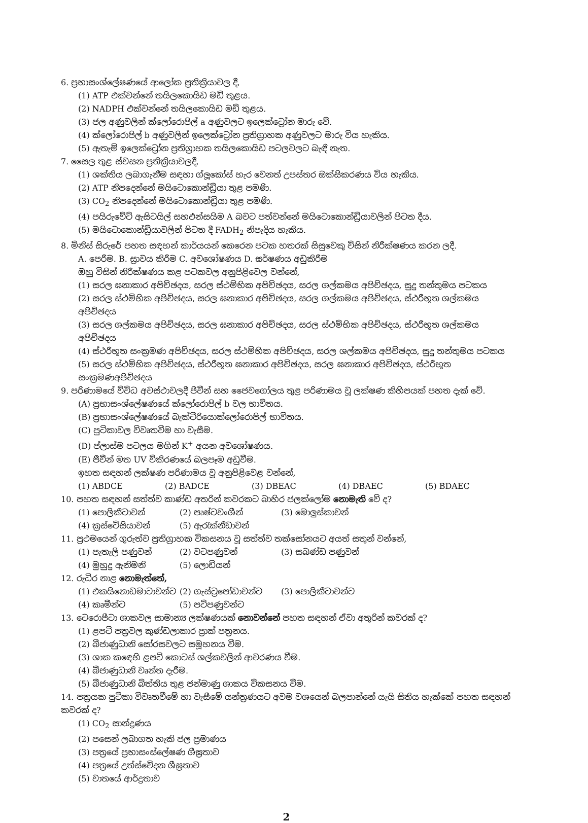6. ප්‍රභාසංශ්ලේෂණයේ ආලෝක ප්‍රතික්‍රියාවල දී,
(1) ATP එක්වන්නේ තයිලකොයිඩ මඩි තුළය.
(2) NADPH එක්වන්නේ තයිලකොයිඩ මඩි තුළය.
(3) ජල අණුවලින් ක්ලෝරොපිල් a අණුවලට ඉලෙක්ට්‍රෝන මාරු වේ.
(4) ක්ලෝරොපිල් b අණුවලින් ඉලෙක්ට්‍රෝන ප්‍රතිග්‍රාහක අණුවලට මාරු විය හැකිය.
(5) ඇතැම් ඉලෙක්ට්‍රෝන ප්‍රතිග්‍රාහක තයිලකොයිඩ පටලවලට බැඳී නැත.
7. සෛල තුළ ස්වසන ප්‍රතික්‍රියාවලදී,
(1) ශක්තිය ලබාගැනීම සඳහා ග්ලූකෝස් හැර වෙනත් උපස්තර ඔක්සිකරණය විය හැකිය.
(2) ATP නිපදෙන්නේ මයිටොකොන්ඩ්‍රියා තුළ පමණි.
(3) CO<sub>2</sub> නිපදෙන්නේ මයිටොකොන්ඩ්‍රියා තුළ පමණි.
(4) පයිරුවේට් ඇසිටයිල් සහඑන්සයිම A බවට පත්වන්නේ මයිටොකොන්ඩ්‍රියාවලින් පිටත දීය.
(5) මයිටොකොන්ඩ්‍රියාවලින් පිටත දී FADH<sub>2</sub> නිපැදිය හැකිය.
8. මිනිස් සිරුරේ පහත සඳහන් කාර්යයන් කෙරෙන පටක හතරක් සිසුවෙකු විසින් නිරීක්ෂණය කරන ලදී.
A. පෙරීම. B. ස්‍රාවය කිරීම C. අවශෝෂණය D. ඝර්ෂණය අඩුකිරීම
ඔහු විසින් නිරීක්ෂණය කළ පටකවල අනුපිළිවෙල වන්නේ,
(1) සරල ඝනාකාර අපිච්ඡදය, සරල ස්ථම්භික අපිච්ඡදය, සරල ශල්කමය අපිච්ඡදය, සුදු තන්තුමය පටකය
(2) සරල ස්ථම්භික අපිච්ඡදය, සරල ඝනාකාර අපිච්ඡදය, සරල ශල්කමය අපිච්ඡදය, ස්ථරීභූත ශල්කමය අපිච්ඡදය
(3) සරල ශල්කමය අපිච්ඡදය, සරල ඝනාකාර අපිච්ඡදය, සරල ස්ථම්භික අපිච්ඡදය, ස්ථරීභූත ශල්කමය අපිච්ඡදය
(4) ස්ථරීභූත සංක්‍රමණ අපිච්ඡදය, සරල ස්ථම්භික අපිච්ඡදය, සරල ශල්කමය අපිච්ඡදය, සුදු තන්තුමය පටකය
(5) සරල ස්ථම්භික අපිච්ඡදය, ස්ථරීභූත ඝනාකාර අපිච්ඡදය, සරල ඝනාකාර අපිච්ඡදය, ස්ථරීභූත සංක්‍රමණඅපිච්ඡදය
9. පරිණාමයේ විවිධ අවස්ථාවලදී ජීවීන් සහ ජෛවගෝලය තුළ පරිණාමය වූ ලක්ෂණ කිහිපයක් පහත දැක් වේ.
(A) ප්‍රභාසංශ්ලේෂණයේ ක්ලෝරොපිල් b වල භාවිතය.
(B) ප්‍රභාසංශ්ලේෂණයේ බැක්ටීරියොක්ලෝරොපිල් භාවිතය.
(C) පුටිකාවල විවෘතවීම හා වැසීම.
(D) ප්ලාස්ම පටලය මගින් K<sup>+</sup> අයන අවශෝෂණය.
(E) ජීවීන් මත UV විකිරණයේ බලපෑම අඩුවීම.
ඉහත සඳහන් ලක්ෂණ පරිණාමය වූ අනුපිළිවෙළ වන්නේ,
(1) ABDCE (2) BADCE (3) DBEAC (4) DBAEC (5) BDAEC
10. පහත සඳහන් සත්ත්ව කාණ්ඩ අතරින් කවරකට බාහිර ජලක්ලෝම නොමැති වේ ද?
(1) පොලිකීටාවන් (2) පෘෂ්ටවංශීන් (3) මොලුස්කාවන්
(4) ක්‍රස්ටේසියාවන් (5) ඇරැක්නීඩාවන්
11. ප්‍රථමයෙන් ගුරුත්ව ප්‍රතිග්‍රාහක විකසනය වූ සත්ත්ව තක්සෝනයට අයත් සතුන් වන්නේ,
(1) පැතැලි පණුවන් (2) වටපණුවන් (3) සඛණ්ඩ පණුවන්
(4) මුහුදු ඇනිමනි (5) ලොඩියන්
12. රුධිර නාළ නොමැත්තේ,
(1) එකයිනොඩමාටාවන්ට (2) ගැස්ට්‍රපෝඩාවන්ට (3) පොලිකීටාවන්ට
(4) කෘමීන්ට (5) පටිපණුවන්ට
13. ටෙරොපීටා ශාකවල සාමාන්‍ය ලක්ෂණයක් නොවන්නේ පහත සඳහන් ඒවා අතුරින් කවරක් ද?
(1) ළපටි පත්‍රවල කුණ්ඩලාකාර ප්‍රාක් පත්‍රනය.
(2) බීජාණුධානි සෝරසවලට සමූහනය වීම.
(3) ශාක කඳෙහි ළපටි කොටස් ශල්කවලින් ආවරණය වීම.
(4) බීජාණුධානි වෘන්ත දැරීම.
(5) බීජාණුධානි බිත්තිය තුළ ජන්මාණු ශාකය විකසනය වීම.
14. පත්‍රයක පුටිකා විවෘතවීමේ හා වැසීමේ යන්ත්‍රණයට අවම වශයෙන් බලපාන්නේ යැයි සිතිය හැක්කේ පහත සඳහන් කවරක් ද?
(1) CO<sub>2</sub> සාන්ද්‍රණය
(2) පසෙන් ලබාගත හැකි ජල ප්‍රමාණය
(3) පත්‍රයේ ප්‍රභාසංස්ලේෂණ ශීඝ්‍රතාව
(4) පත්‍රයේ උත්ස්වේදන ශීඝ්‍රතාව
(5) වාතයේ ආර්ද්‍රතාව
2